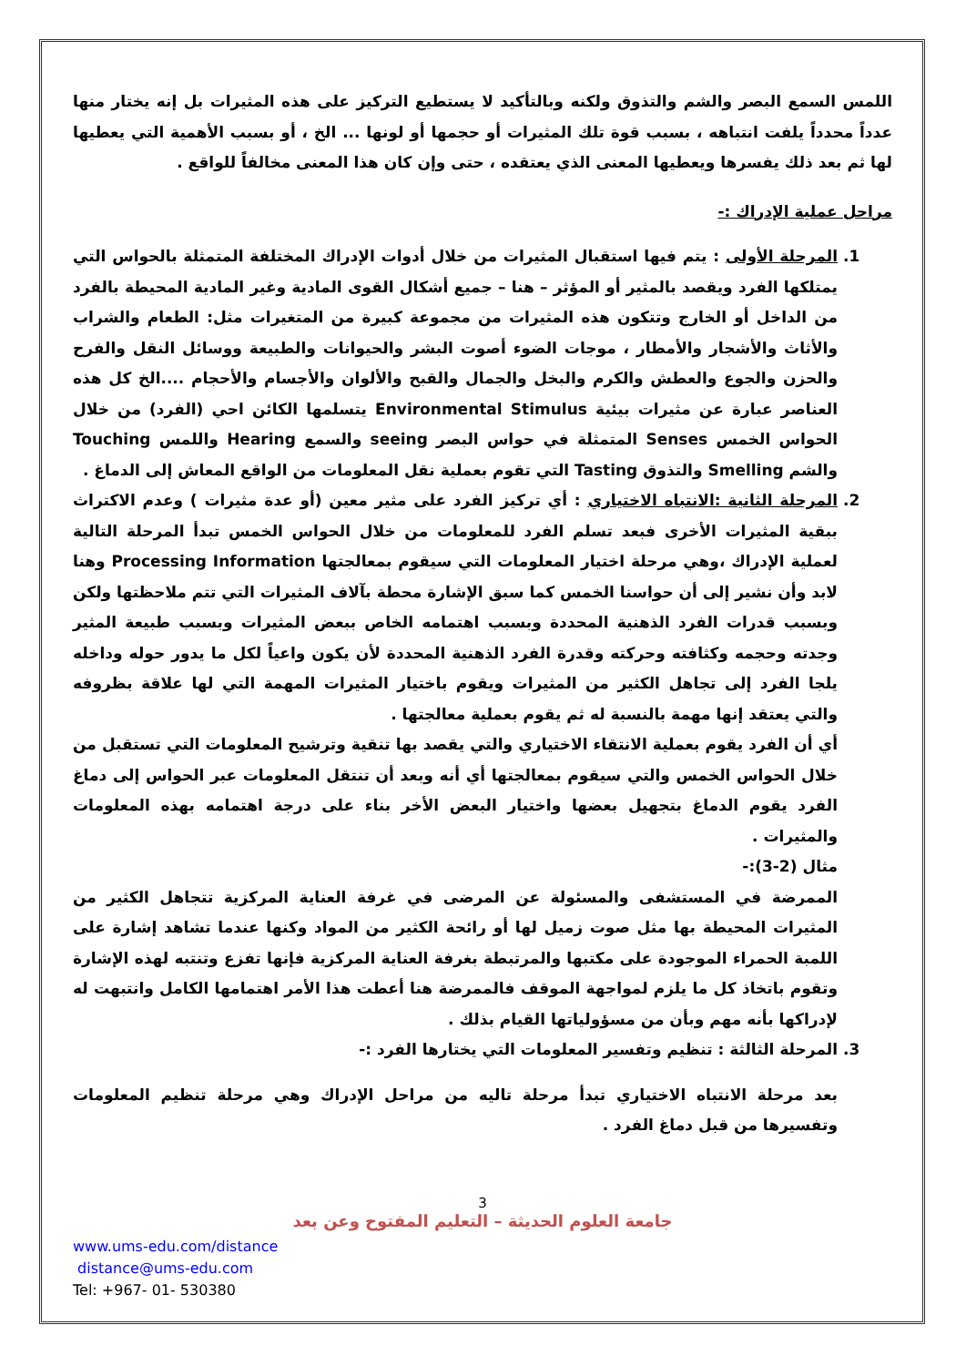اللمس السمع البصر والشم والتذوق ولكنه وبالتأكيد لا يستطيع التركيز على هذه المثيرات بل إنه يختار منها عدداً محدداً يلفت انتباهه ، بسبب قوة تلك المثيرات أو حجمها أو لونها ... الخ ، أو بسبب الأهمية التي يعطيها لها ثم بعد ذلك يفسرها ويعطيها المعنى الذي يعتقده ، حتى وإن كان هذا المعنى مخالفاً للواقع .
مراحل عملية الإدراك :-
1. المرحلة الأولى : يتم فيها استقبال المثيرات من خلال أدوات الإدراك المختلفة المتمثلة بالحواس التي يمتلكها الفرد ويقصد بالمثير أو المؤثر – هنا – جميع أشكال القوى المادية وغير المادية المحيطة بالفرد من الداخل أو الخارج وتتكون هذه المثيرات من مجموعة كبيرة من المتغيرات مثل: الطعام والشراب والأثاث والأشجار والأمطار ، موجات الضوء أصوت البشر والحيوانات والطبيعة ووسائل النقل والفرح والحزن والجوع والعطش والكرم والبخل والجمال والقبح والألوان والأجسام والأحجام ....الخ كل هذه العناصر عبارة عن مثيرات بيئية Environmental Stimulus يتسلمها الكائن احي (الفرد) من خلال الحواس الخمس Senses المتمثلة في حواس البصر seeing والسمع Hearing واللمس Touching والشم Smelling والتذوق Tasting التي تقوم بعملية نقل المعلومات من الواقع المعاش إلى الدماغ .
2. المرحلة الثانية :الانتباه الاختياري : أي تركيز الفرد على مثير معين (أو عدة مثيرات ) وعدم الاكتراث ببقية المثيرات الأخرى فبعد تسلم الفرد للمعلومات من خلال الحواس الخمس تبدأ المرحلة التالية لعملية الإدراك ،وهي مرحلة اختيار المعلومات التي سيقوم بمعالجتها Processing Information وهنا لابد وأن نشير إلى أن حواسنا الخمس كما سبق الإشارة محطة بآلاف المثيرات التي تتم ملاحظتها ولكن وبسبب قدرات الفرد الذهنية المحددة وبسبب اهتمامه الخاص ببعض المثيرات وبسبب طبيعة المثير وجدته وحجمه وكثافته وحركته وقدرة الفرد الذهنية المحددة لأن يكون واعياً لكل ما يدور حوله وداخله يلجا الفرد إلى تجاهل الكثير من المثيرات ويقوم باختيار المثيرات المهمة التي لها علاقة بظروفه والتي يعتقد إنها مهمة بالنسبة له ثم يقوم بعملية معالجتها .
أي أن الفرد يقوم بعملية الانتقاء الاختياري والتي يقصد بها تنقية وترشيح المعلومات التي تستقبل من خلال الحواس الخمس والتي سيقوم بمعالجتها أي أنه وبعد أن تنتقل المعلومات عبر الحواس إلى دماغ الفرد يقوم الدماغ بتجهيل بعضها واختيار البعض الأخر بناء على درجة اهتمامه بهذه المعلومات والمثيرات .
مثال (2-3):-
الممرضة في المستشفى والمسئولة عن المرضى في غرفة العناية المركزية تتجاهل الكثير من المثيرات المحيطة بها مثل صوت زميل لها أو رائحة الكثير من المواد وكنها عندما تشاهد إشارة على اللمبة الحمراء الموجودة على مكتبها والمرتبطة بغرفة العناية المركزية فإنها تفزع وتنتبه لهذه الإشارة وتقوم باتخاذ كل ما يلزم لمواجهة الموقف فالممرضة هنا أعطت هذا الأمر اهتمامها الكامل وانتبهت له لإدراكها بأنه مهم وبأن من مسؤولياتها القيام بذلك .
3. المرحلة الثالثة : تنظيم وتفسير المعلومات التي يختارها الفرد :-
بعد مرحلة الانتباه الاختياري تبدأ مرحلة تاليه من مراحل الإدراك وهي مرحلة تنظيم المعلومات وتفسيرها من قبل دماغ الفرد .
3
جامعة العلوم الحديثة – التعليم المفتوح وعن بعد
www.ums-edu.com/distance
distance@ums-edu.com
Tel: +967- 01- 530380